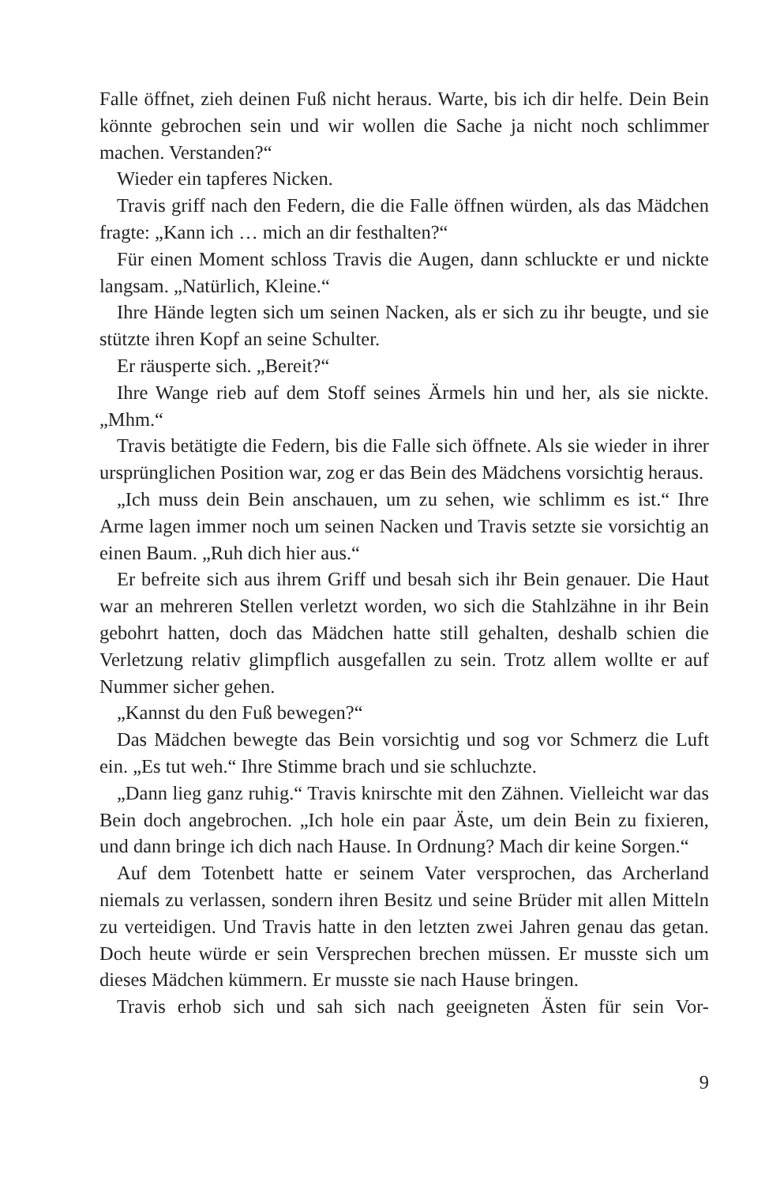Falle öffnet, zieh deinen Fuß nicht heraus. Warte, bis ich dir helfe. Dein Bein könnte gebrochen sein und wir wollen die Sache ja nicht noch schlimmer machen. Verstanden?“
Wieder ein tapferes Nicken.
Travis griff nach den Federn, die die Falle öffnen würden, als das Mädchen fragte: „Kann ich … mich an dir festhalten?“
Für einen Moment schloss Travis die Augen, dann schluckte er und nickte langsam. „Natürlich, Kleine.“
Ihre Hände legten sich um seinen Nacken, als er sich zu ihr beugte, und sie stützte ihren Kopf an seine Schulter.
Er räusperte sich. „Bereit?“
Ihre Wange rieb auf dem Stoff seines Ärmels hin und her, als sie nickte. „Mhm.“
Travis betätigte die Federn, bis die Falle sich öffnete. Als sie wieder in ihrer ursprünglichen Position war, zog er das Bein des Mädchens vorsichtig heraus.
„Ich muss dein Bein anschauen, um zu sehen, wie schlimm es ist.“ Ihre Arme lagen immer noch um seinen Nacken und Travis setzte sie vorsichtig an einen Baum. „Ruh dich hier aus.“
Er befreite sich aus ihrem Griff und besah sich ihr Bein genauer. Die Haut war an mehreren Stellen verletzt worden, wo sich die Stahlzähne in ihr Bein gebohrt hatten, doch das Mädchen hatte still gehalten, deshalb schien die Verletzung relativ glimpflich ausgefallen zu sein. Trotz allem wollte er auf Nummer sicher gehen.
„Kannst du den Fuß bewegen?“
Das Mädchen bewegte das Bein vorsichtig und sog vor Schmerz die Luft ein. „Es tut weh.“ Ihre Stimme brach und sie schluchzte.
„Dann lieg ganz ruhig.“ Travis knirschte mit den Zähnen. Vielleicht war das Bein doch angebrochen. „Ich hole ein paar Äste, um dein Bein zu fixieren, und dann bringe ich dich nach Hause. In Ordnung? Mach dir keine Sorgen.“
Auf dem Totenbett hatte er seinem Vater versprochen, das Archerland niemals zu verlassen, sondern ihren Besitz und seine Brüder mit allen Mitteln zu verteidigen. Und Travis hatte in den letzten zwei Jahren genau das getan. Doch heute würde er sein Versprechen brechen müssen. Er musste sich um dieses Mädchen kümmern. Er musste sie nach Hause bringen.
Travis erhob sich und sah sich nach geeigneten Ästen für sein Vor-
9